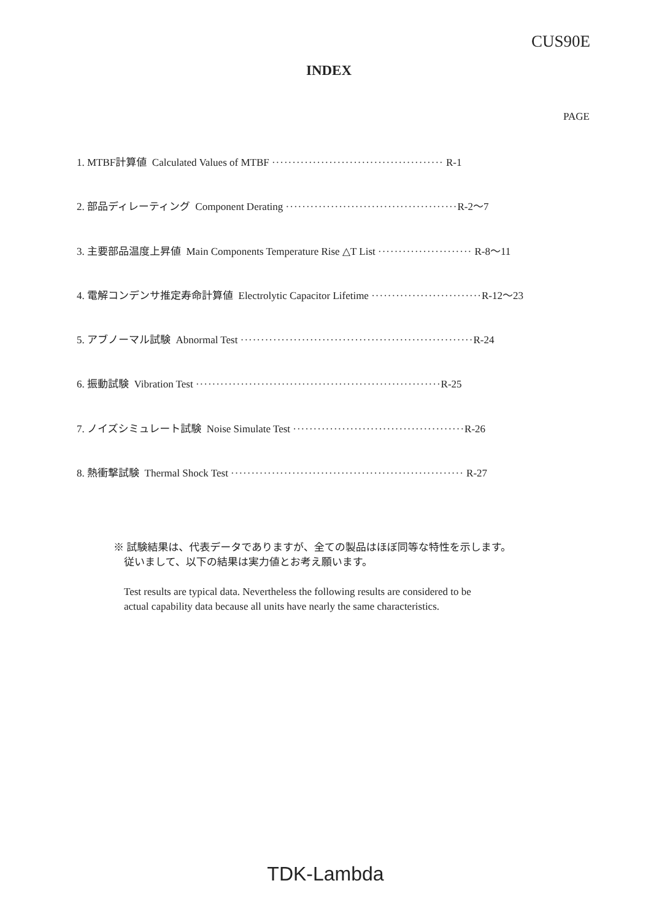CUS90E
INDEX
PAGE
1. MTBF計算値 Calculated Values of MTBF ·········································· R-1
2. 部品ディレーティング Component Derating ··········································R-2～7
3. 主要部品温度上昇値 Main Components Temperature Rise △T List ······················· R-8～11
4. 電解コンデンサ推定寿命計算値 Electrolytic Capacitor Lifetime ···························R-12～23
5. アブノーマル試験 Abnormal Test ·························································R-24
6. 振動試験 Vibration Test ····························································R-25
7. ノイズシミュレート試験 Noise Simulate Test ··········································R-26
8. 熱衝撃試験 Thermal Shock Test ························································· R-27
※ 試験結果は、代表データでありますが、全ての製品はほぼ同等な特性を示します。
従いまして、以下の結果は実力値とお考え願います。
Test results are typical data. Nevertheless the following results are considered to be
actual capability data because all units have nearly the same characteristics.
TDK-Lambda